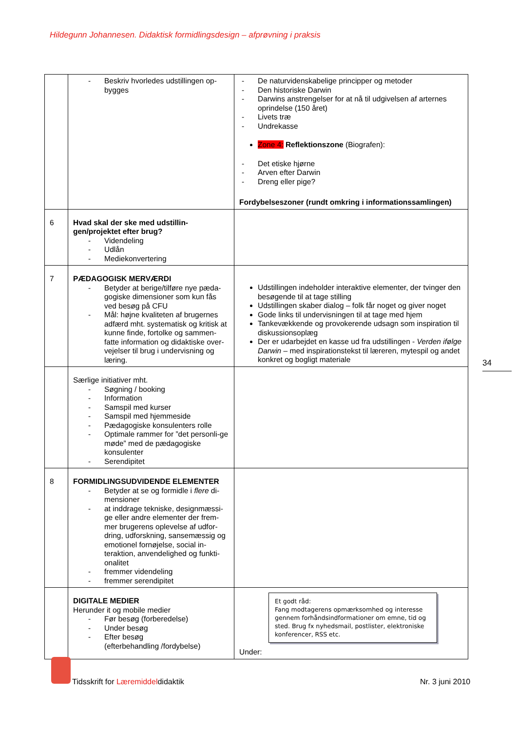Hildegunn Johannesen. Didaktisk formidlingsdesign – afprøvning i praksis
| | - Beskriv hvorledes udstillingen op-bygges | - De naturvidenskabelige principper og metoder - Den historiske Darwin - Darwins anstrengelser for at nå til udgivelsen af arternes oprindelse (150 året) - Livets træ - Undrekasse Zone 4: Reflektionszone (Biografen): - Det etiske hjørne - Arven efter Darwin - Dreng eller pige? Fordybelseszoner (rundt omkring i informationssamlingen) |
| 6 | Hvad skal der ske med udstillin-gen/projektet efter brug? - Videndeling - Udlån - Mediekonvertering | |
| 7 | PÆDAGOGISK MERVÆRDI - Betyder at berige/tilføre nye pæda-gogiske dimensioner som kun fås ved besøg på CFU - Mål: højne kvaliteten af brugernes adfærd mht. systematisk og kritisk at kunne finde, fortolke og sammen-fatte information og didaktiske over-vejelser til brug i undervisning og læring. | Udstillingen indeholder interaktive elementer, der tvinger den besøgende til at tage stilling Udstillingen skaber dialog – folk får noget og giver noget Gode links til undervisningen til at tage med hjem Tankevækkende og provokerende udsagn som inspiration til diskussionsoplæg Der er udarbejdet en kasse ud fra udstillingen - Verden ifølge Darwin – med inspirationstekst til læreren, mytespil og andet konkret og bogligt materiale |
| | Særlige initiativer mht. - Søgning / booking - Information - Samspil med kurser - Samspil med hjemmeside - Pædagogiske konsulenters rolle - Optimale rammer for ”det personli-ge møde” med de pædagogiske konsulenter - Serendipitet | |
| 8 | FORMIDLINGSUDVIDENDE ELEMENTER - Betyder at se og formidle i flere di-mensioner - at inddrage tekniske, designmæssi-ge eller andre elementer der frem-mer brugerens oplevelse af udfor-dring, udforskning, sansemæssig og emotionel fornøjelse, social in-teraktion, anvendelighed og funkti-onalitet - fremmer videndeling - fremmer serendipitet | |
| | DIGITALE MEDIER Herunder it og mobile medier - Før besøg (forberedelse) - Under besøg - Efter besøg (efterbehandling /fordybelse) | Et godt råd: Fang modtagerens opmærksomhed og interesse gennem forhåndsindformationer om emne, tid og sted. Brug fx nyhedsmail, postlister, elektroniske konferencer, RSS etc. Under: |
34
Tidsskrift for Læremiddeldidaktik
Nr. 3 juni 2010